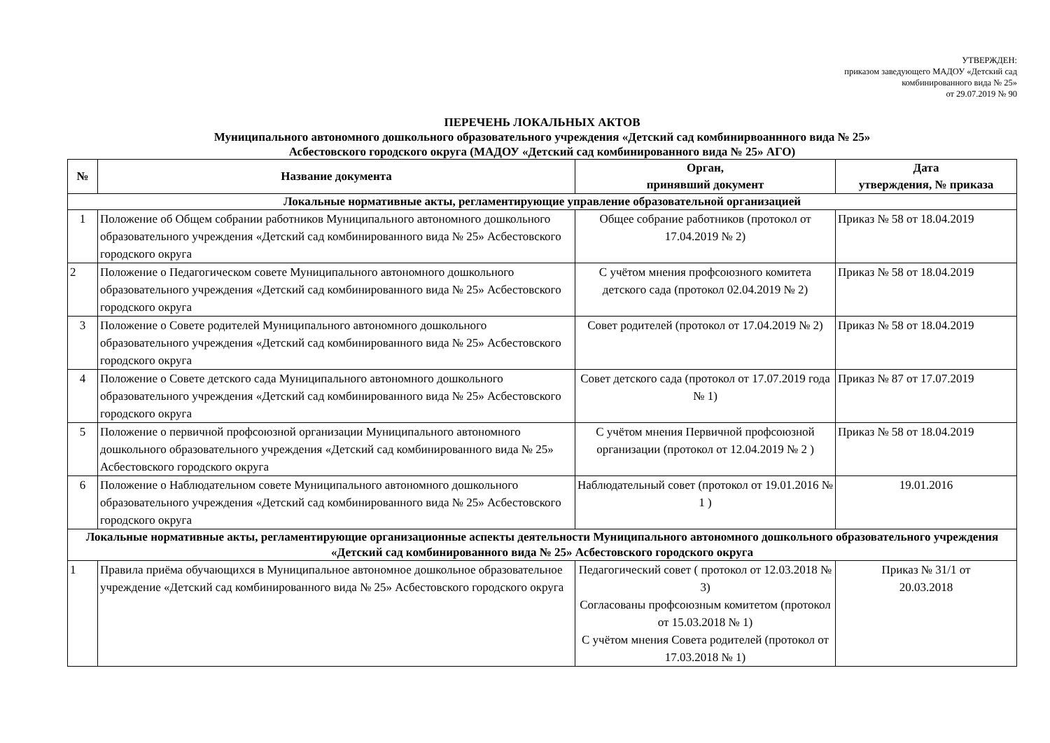УТВЕРЖДЕН:
приказом заведующего МАДОУ «Детский сад
комбинированного вида № 25»
от 29.07.2019 № 90
ПЕРЕЧЕНЬ ЛОКАЛЬНЫХ АКТОВ
Муниципального автономного дошкольного образовательного учреждения «Детский сад комбинирвоаннного вида № 25»
Асбестовского городского округа (МАДОУ «Детский сад комбинированного вида № 25» АГО)
| № | Название документа | Орган, принявший документ | Дата утверждения, № приказа |
| --- | --- | --- | --- |
| Локальные нормативные акты, регламентирующие управление образовательной организацией | | | |
| 1 | Положение об Общем собрании работников Муниципального автономного дошкольного образовательного учреждения «Детский сад комбинированного вида № 25» Асбестовского городского округа | Общее собрание работников (протокол от 17.04.2019 № 2) | Приказ № 58 от 18.04.2019 |
| 2 | Положение о Педагогическом совете Муниципального автономного дошкольного образовательного учреждения «Детский сад комбинированного вида № 25» Асбестовского городского округа | С учётом мнения профсоюзного комитета детского сада (протокол 02.04.2019 № 2) | Приказ № 58 от 18.04.2019 |
| 3 | Положение о Совете родителей Муниципального автономного дошкольного образовательного учреждения «Детский сад комбинированного вида № 25» Асбестовского городского округа | Совет родителей (протокол от 17.04.2019 № 2) | Приказ № 58 от 18.04.2019 |
| 4 | Положение о Совете детского сада Муниципального автономного дошкольного образовательного учреждения «Детский сад комбинированного вида № 25» Асбестовского городского округа | Совет детского сада (протокол от 17.07.2019 года № 1) | Приказ № 87 от 17.07.2019 |
| 5 | Положение о первичной профсоюзной организации Муниципального автономного дошкольного образовательного учреждения «Детский сад комбинированного вида № 25» Асбестовского городского округа | С учётом мнения Первичной профсоюзной организации (протокол от 12.04.2019 № 2 ) | Приказ № 58 от 18.04.2019 |
| 6 | Положение о Наблюдательном совете Муниципального автономного дошкольного образовательного учреждения «Детский сад комбинированного вида № 25» Асбестовского городского округа | Наблюдательный совет (протокол от 19.01.2016 № 1 ) | 19.01.2016 |
| Локальные нормативные акты, регламентирующие организационные аспекты деятельности Муниципального автономного дошкольного образовательного учреждения «Детский сад комбинированного вида № 25» Асбестовского городского округа | | | |
| 1 | Правила приёма обучающихся в Муниципальное автономное дошкольное образовательное учреждение «Детский сад комбинированного вида № 25» Асбестовского городского округа | Педагогический совет ( протокол от 12.03.2018 № 3) Согласованы профсоюзным комитетом (протокол от 15.03.2018 № 1) С учётом мнения Совета родителей (протокол от 17.03.2018 № 1) | Приказ № 31/1 от 20.03.2018 |